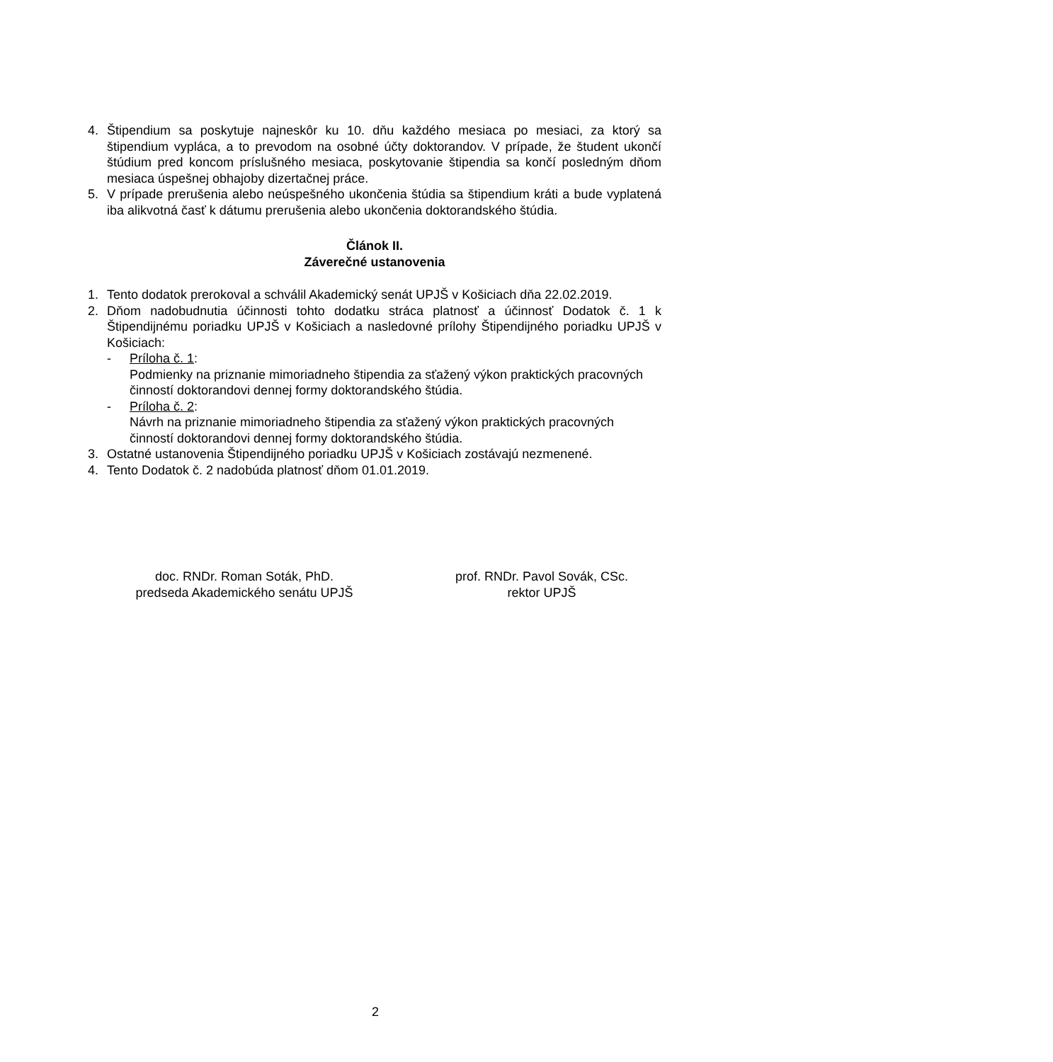4. Štipendium sa poskytuje najneskôr ku 10. dňu každého mesiaca po mesiaci, za ktorý sa štipendium vypláca, a to prevodom na osobné účty doktorandov. V prípade, že študent ukončí štúdium pred koncom príslušného mesiaca, poskytovanie štipendia sa končí posledným dňom mesiaca úspešnej obhajoby dizertačnej práce.
5. V prípade prerušenia alebo neúspešného ukončenia štúdia sa štipendium kráti a bude vyplatená iba alikvotná časť k dátumu prerušenia alebo ukončenia doktorandského štúdia.
Článok II.
Záverečné ustanovenia
1. Tento dodatok prerokoval a schválil Akademický senát UPJŠ v Košiciach dňa 22.02.2019.
2. Dňom nadobudnutia účinnosti tohto dodatku stráca platnosť a účinnosť Dodatok č. 1 k Štipendijnému poriadku UPJŠ v Košiciach a nasledovné prílohy Štipendijného poriadku UPJŠ v Košiciach:
- Príloha č. 1:
Podmienky na priznanie mimoriadneho štipendia za sťažený výkon praktických pracovných činností doktorandovi dennej formy doktorandského štúdia.
- Príloha č. 2:
Návrh na priznanie mimoriadneho štipendia za sťažený výkon praktických pracovných činností doktorandovi dennej formy doktorandského štúdia.
3. Ostatné ustanovenia Štipendijného poriadku UPJŠ v Košiciach zostávajú nezmenené.
4. Tento Dodatok č. 2 nadobúda platnosť dňom 01.01.2019.
doc. RNDr. Roman Soták, PhD.
predseda Akademického senátu UPJŠ
prof. RNDr. Pavol Sovák, CSc.
rektor UPJŠ
2